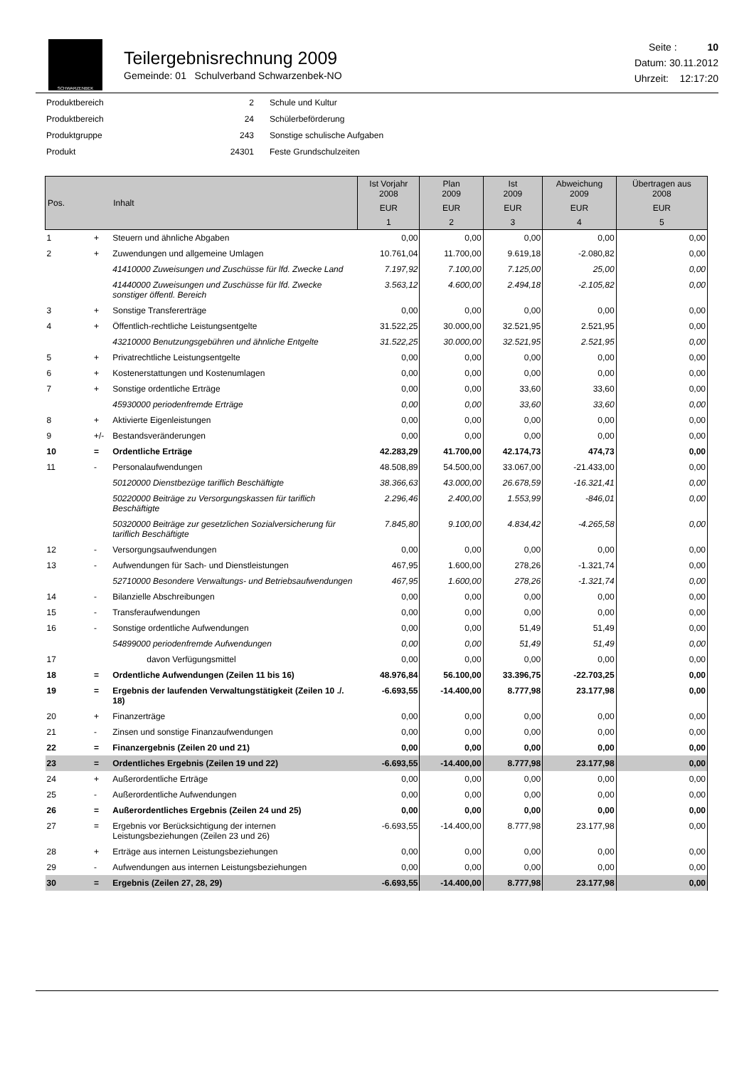SCHWARZENBEK
Teilergebnisrechnung 2009
Gemeinde: 01 Schulverband Schwarzenbek-NO
Seite : 10
Datum: 30.11.2012
Uhrzeit: 12:17:20
| Produktbereich | 2 | Schule und Kultur |
| Produktbereich | 24 | Schülerbeförderung |
| Produktgruppe | 243 | Sonstige schulische Aufgaben |
| Produkt | 24301 | Feste Grundschulzeiten |
| Pos. | | Inhalt | Ist Vorjahr 2008 | Plan 2009 | Ist 2009 | Abweichung 2009 | Übertragen aus 2008 | | | |
| --- | --- | --- | --- | --- | --- | --- | --- | --- | --- | --- |
| | | | EUR | EUR | EUR | EUR | EUR | | | |
| | | | 1 | 2 | 3 | 4 | 5 | | | |
| | | | 1 | + | Steuern und ähnliche Abgaben | 0,00 | 0,00 | 0,00 | 0,00 | 0,00 |
| 2 | + | Zuwendungen und allgemeine Umlagen | 10.761,04 | 11.700,00 | 9.619,18 | -2.080,82 | 0,00 | | | |
| | | 41410000 Zuweisungen und Zuschüsse für lfd. Zwecke Land | 7.197,92 | 7.100,00 | 7.125,00 | 25,00 | 0,00 | | | |
| | | 41440000 Zuweisungen und Zuschüsse für lfd. Zwecke sonstiger öffentl. Bereich | 3.563,12 | 4.600,00 | 2.494,18 | -2.105,82 | 0,00 | | | |
| 3 | + | Sonstige Transfererträge | 0,00 | 0,00 | 0,00 | 0,00 | 0,00 | | | |
| 4 | + | Öffentlich-rechtliche Leistungsentgelte | 31.522,25 | 30.000,00 | 32.521,95 | 2.521,95 | 0,00 | | | |
| | | 43210000 Benutzungsgebühren und ähnliche Entgelte | 31.522,25 | 30.000,00 | 32.521,95 | 2.521,95 | 0,00 | | | |
| 5 | + | Privatrechtliche Leistungsentgelte | 0,00 | 0,00 | 0,00 | 0,00 | 0,00 | | | |
| 6 | + | Kostenerstattungen und Kostenumlagen | 0,00 | 0,00 | 0,00 | 0,00 | 0,00 | | | |
| 7 | + | Sonstige ordentliche Erträge | 0,00 | 0,00 | 33,60 | 33,60 | 0,00 | | | |
| | | 45930000 periodenfremde Erträge | 0,00 | 0,00 | 33,60 | 33,60 | 0,00 | | | |
| 8 | + | Aktivierte Eigenleistungen | 0,00 | 0,00 | 0,00 | 0,00 | 0,00 | | | |
| 9 | +/- | Bestandsveränderungen | 0,00 | 0,00 | 0,00 | 0,00 | 0,00 | | | |
| 10 | = | Ordentliche Erträge | 42.283,29 | 41.700,00 | 42.174,73 | 474,73 | 0,00 | | | |
| 11 | - | Personalaufwendungen | 48.508,89 | 54.500,00 | 33.067,00 | -21.433,00 | 0,00 | | | |
| | | 50120000 Dienstbezüge tariflich Beschäftigte | 38.366,63 | 43.000,00 | 26.678,59 | -16.321,41 | 0,00 | | | |
| | | 50220000 Beiträge zu Versorgungskassen für tariflich Beschäftigte | 2.296,46 | 2.400,00 | 1.553,99 | -846,01 | 0,00 | | | |
| | | 50320000 Beiträge zur gesetzlichen Sozialversicherung für tariflich Beschäftigte | 7.845,80 | 9.100,00 | 4.834,42 | -4.265,58 | 0,00 | | | |
| 12 | - | Versorgungsaufwendungen | 0,00 | 0,00 | 0,00 | 0,00 | 0,00 | | | |
| 13 | - | Aufwendungen für Sach- und Dienstleistungen | 467,95 | 1.600,00 | 278,26 | -1.321,74 | 0,00 | | | |
| | | 52710000 Besondere Verwaltungs- und Betriebsaufwendungen | 467,95 | 1.600,00 | 278,26 | -1.321,74 | 0,00 | | | |
| 14 | - | Bilanzielle Abschreibungen | 0,00 | 0,00 | 0,00 | 0,00 | 0,00 | | | |
| 15 | - | Transferaufwendungen | 0,00 | 0,00 | 0,00 | 0,00 | 0,00 | | | |
| 16 | - | Sonstige ordentliche Aufwendungen | 0,00 | 0,00 | 51,49 | 51,49 | 0,00 | | | |
| | | 54899000 periodenfremde Aufwendungen | 0,00 | 0,00 | 51,49 | 51,49 | 0,00 | | | |
| 17 | | davon Verfügungsmittel | 0,00 | 0,00 | 0,00 | 0,00 | 0,00 | | | |
| 18 | = | Ordentliche Aufwendungen (Zeilen 11 bis 16) | 48.976,84 | 56.100,00 | 33.396,75 | -22.703,25 | 0,00 | | | |
| 19 | = | Ergebnis der laufenden Verwaltungstätigkeit (Zeilen 10 ./. 18) | -6.693,55 | -14.400,00 | 8.777,98 | 23.177,98 | 0,00 | | | |
| 20 | + | Finanzerträge | 0,00 | 0,00 | 0,00 | 0,00 | 0,00 | | | |
| 21 | - | Zinsen und sonstige Finanzaufwendungen | 0,00 | 0,00 | 0,00 | 0,00 | 0,00 | | | |
| 22 | = | Finanzergebnis (Zeilen 20 und 21) | 0,00 | 0,00 | 0,00 | 0,00 | 0,00 | | | |
| 23 | = | Ordentliches Ergebnis (Zeilen 19 und 22) | -6.693,55 | -14.400,00 | 8.777,98 | 23.177,98 | 0,00 | | | |
| 24 | + | Außerordentliche Erträge | 0,00 | 0,00 | 0,00 | 0,00 | 0,00 | | | |
| 25 | - | Außerordentliche Aufwendungen | 0,00 | 0,00 | 0,00 | 0,00 | 0,00 | | | |
| 26 | = | Außerordentliches Ergebnis (Zeilen 24 und 25) | 0,00 | 0,00 | 0,00 | 0,00 | 0,00 | | | |
| 27 | = | Ergebnis vor Berücksichtigung der internen Leistungsbeziehungen (Zeilen 23 und 26) | -6.693,55 | -14.400,00 | 8.777,98 | 23.177,98 | 0,00 | | | |
| 28 | + | Erträge aus internen Leistungsbeziehungen | 0,00 | 0,00 | 0,00 | 0,00 | 0,00 | | | |
| 29 | - | Aufwendungen aus internen Leistungsbeziehungen | 0,00 | 0,00 | 0,00 | 0,00 | 0,00 | | | |
| 30 | = | Ergebnis (Zeilen 27, 28, 29) | -6.693,55 | -14.400,00 | 8.777,98 | 23.177,98 | 0,00 | | | |